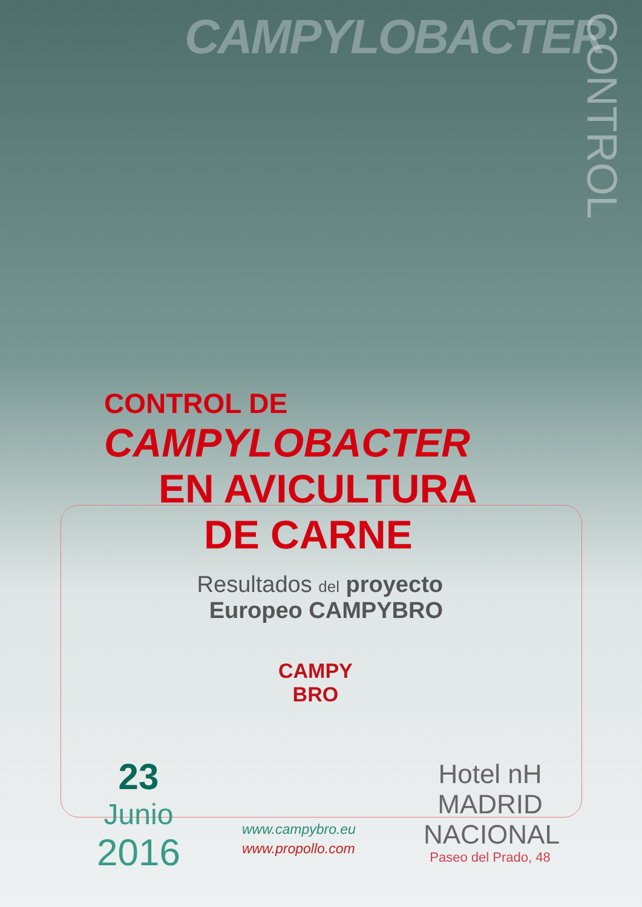CAMPYLOBACTER
CONTROL
CONTROL DE
CAMPYLOBACTER
EN AVICULTURA
DE CARNE
Resultados del proyecto
Europeo CAMPYBRO
CAMPY
BRO
23
Junio
2016
www.campybro.eu
www.propollo.com
Hotel nH
MADRID
NACIONAL
Paseo del Prado, 48